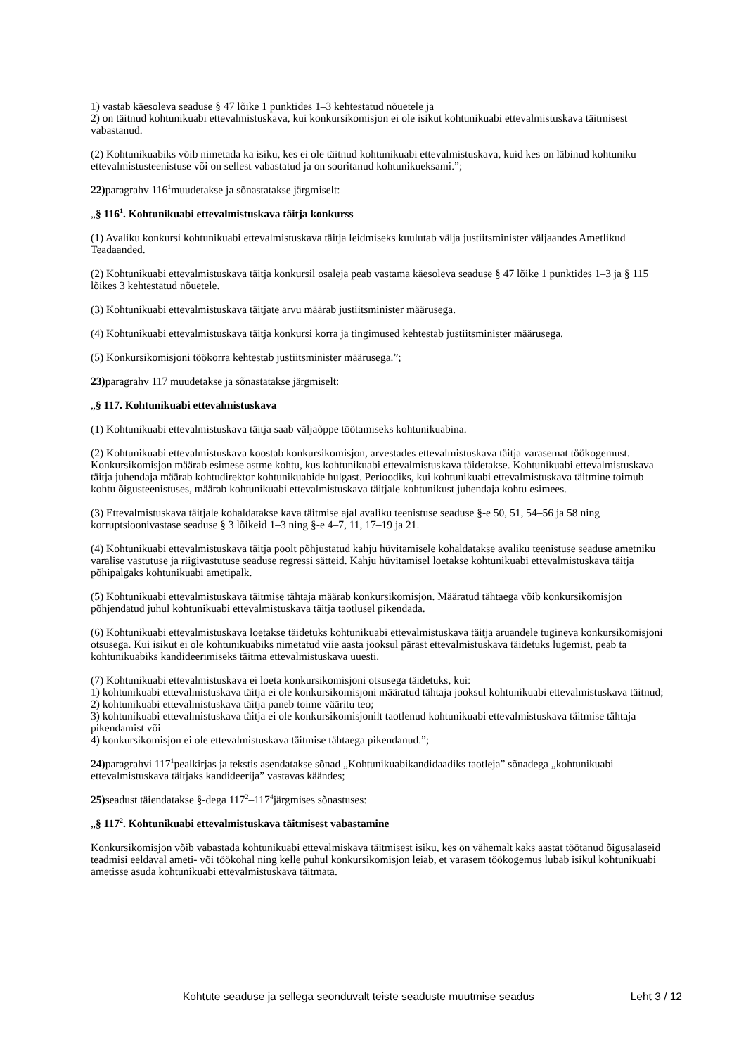1) vastab käesoleva seaduse § 47 lõike 1 punktides 1–3 kehtestatud nõuetele ja
2) on täitnud kohtunikuabi ettevalmistuskava, kui konkursikomisjon ei ole isikut kohtunikuabi ettevalmistuskava täitmisest vabastanud.
(2) Kohtunikuabiks võib nimetada ka isiku, kes ei ole täitnud kohtunikuabi ettevalmistuskava, kuid kes on läbinud kohtuniku ettevalmistusteenistuse või on sellest vabastatud ja on sooritanud kohtunikueksami.”;
22) paragrahv 116<sup>1</sup>muudetakse ja sõnastatakse järgmiselt:
„§ 116<sup>1</sup>. Kohtunikuabi ettevalmistuskava täitja konkurss
(1) Avaliku konkursi kohtunikuabi ettevalmistuskava täitja leidmiseks kuulutab välja justiitsminister väljaandes Ametlikud Teadaanded.
(2) Kohtunikuabi ettevalmistuskava täitja konkursil osaleja peab vastama käesoleva seaduse § 47 lõike 1 punktides 1–3 ja § 115 lõikes 3 kehtestatud nõuetele.
(3) Kohtunikuabi ettevalmistuskava täitjate arvu määrab justiitsminister määrusega.
(4) Kohtunikuabi ettevalmistuskava täitja konkursi korra ja tingimused kehtestab justiitsminister määrusega.
(5) Konkursikomisjoni töökorra kehtestab justiitsminister määrusega.”;
23) paragrahv 117 muudetakse ja sõnastatakse järgmiselt:
„§ 117. Kohtunikuabi ettevalmistuskava
(1) Kohtunikuabi ettevalmistuskava täitja saab väljaõppe töötamiseks kohtunikuabina.
(2) Kohtunikuabi ettevalmistuskava koostab konkursikomisjon, arvestades ettevalmistuskava täitja varasemat töökogemust. Konkursikomisjon määrab esimese astme kohtu, kus kohtunikuabi ettevalmistuskava täidetakse. Kohtunikuabi ettevalmistuskava täitja juhendaja määrab kohtudirektor kohtunikuabide hulgast. Perioodiks, kui kohtunikuabi ettevalmistuskava täitmine toimub kohtu õigusteenistuses, määrab kohtunikuabi ettevalmistuskava täitjale kohtunikust juhendaja kohtu esimees.
(3) Ettevalmistuskava täitjale kohaldatakse kava täitmise ajal avaliku teenistuse seaduse §-e 50, 51, 54–56 ja 58 ning korruptsioonivastase seaduse § 3 lõikeid 1–3 ning §-e 4–7, 11, 17–19 ja 21.
(4) Kohtunikuabi ettevalmistuskava täitja poolt põhjustatud kahju hüvitamisele kohaldatakse avaliku teenistuse seaduse ametniku varalise vastutuse ja riigivastutuse seaduse regressi sätteid. Kahju hüvitamisel loetakse kohtunikuabi ettevalmistuskava täitja põhipalgaks kohtunikuabi ametipalk.
(5) Kohtunikuabi ettevalmistuskava täitmise tähtaja määrab konkursikomisjon. Määratud tähtaega võib konkursikomisjon põhjendatud juhul kohtunikuabi ettevalmistuskava täitja taotlusel pikendada.
(6) Kohtunikuabi ettevalmistuskava loetakse täidetuks kohtunikuabi ettevalmistuskava täitja aruandele tugineva konkursikomisjoni otsusega. Kui isikut ei ole kohtunikuabiks nimetatud viie aasta jooksul pärast ettevalmistuskava täidetuks lugemist, peab ta kohtunikuabiks kandideerimiseks täitma ettevalmistuskava uuesti.
(7) Kohtunikuabi ettevalmistuskava ei loeta konkursikomisjoni otsusega täidetuks, kui:
1) kohtunikuabi ettevalmistuskava täitja ei ole konkursikomisjoni määratud tähtaja jooksul kohtunikuabi ettevalmistuskava täitnud;
2) kohtunikuabi ettevalmistuskava täitja paneb toime vääritu teo;
3) kohtunikuabi ettevalmistuskava täitja ei ole konkursikomisjonilt taotlenud kohtunikuabi ettevalmistuskava täitmise tähtaja pikendamist või
4) konkursikomisjon ei ole ettevalmistuskava täitmise tähtaega pikendanud.”;
24) paragrahvi 117<sup>1</sup>pealkirjas ja tekstis asendatakse sõnad „Kohtunikuabikandidaadiks taotleja” sõnadega „kohtunikuabi ettevalmistuskava täitjaks kandideerija” vastavas käändes;
25) seadust täiendatakse §-dega 117<sup>2</sup>–117<sup>4</sup>järgmises sõnastuses:
„§ 117<sup>2</sup>. Kohtunikuabi ettevalmistuskava täitmisest vabastamine
Konkursikomisjon võib vabastada kohtunikuabi ettevalmiskava täitmisest isiku, kes on vähemalt kaks aastat töötanud õigusalaseid teadmisi eeldaval ameti- või töökohal ning kelle puhul konkursikomisjon leiab, et varasem töökogemus lubab isikul kohtunikuabi ametisse asuda kohtunikuabi ettevalmistuskava täitmata.
Kohtute seaduse ja sellega seonduvalt teiste seaduste muutmise seadus Leht 3 / 12